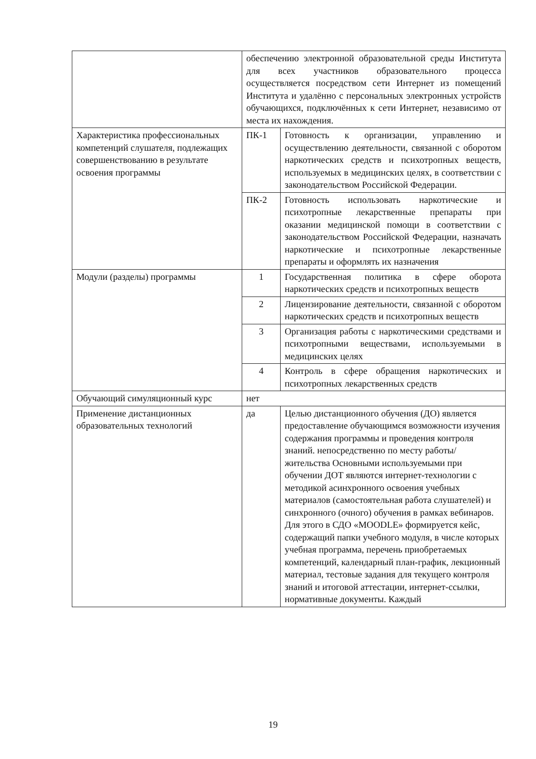| | обеспечению электронной образовательной среды Института для всех участников образовательного процесса осуществляется посредством сети Интернет из помещений Института и удалённо с персональных электронных устройств обучающихся, подключённых к сети Интернет, независимо от места их нахождения. | |
| Характеристика профессиональных компетенций слушателя, подлежащих совершенствованию в результате освоения программы | ПК-1 | Готовность к организации, управлению и осуществлению деятельности, связанной с оборотом наркотических средств и психотропных веществ, используемых в медицинских целях, в соответствии с законодательством Российской Федерации. |
| | ПК-2 | Готовность использовать наркотические и психотропные лекарственные препараты при оказании медицинской помощи в соответствии с законодательством Российской Федерации, назначать наркотические и психотропные лекарственные препараты и оформлять их назначения |
| Модули (разделы) программы | 1 | Государственная политика в сфере оборота наркотических средств и психотропных веществ |
| | 2 | Лицензирование деятельности, связанной с оборотом наркотических средств и психотропных веществ |
| | 3 | Организация работы с наркотическими средствами и психотропными веществами, используемыми в медицинских целях |
| | 4 | Контроль в сфере обращения наркотических и психотропных лекарственных средств |
| Обучающий симуляционный курс | нет | |
| Применение дистанционных образовательных технологий | да | Целью дистанционного обучения (ДО) является предоставление обучающимся возможности изучения содержания программы и проведения контроля знаний. непосредственно по месту работы/жительства Основными используемыми при обучении ДОТ являются интернет-технологии с методикой асинхронного освоения учебных материалов (самостоятельная работа слушателей) и синхронного (очного) обучения в рамках вебинаров. Для этого в СДО «MOODLE» формируется кейс, содержащий папки учебного модуля, в числе которых учебная программа, перечень приобретаемых компетенций, календарный план-график, лекционный материал, тестовые задания для текущего контроля знаний и итоговой аттестации, интернет-ссылки, нормативные документы. Каждый |
19